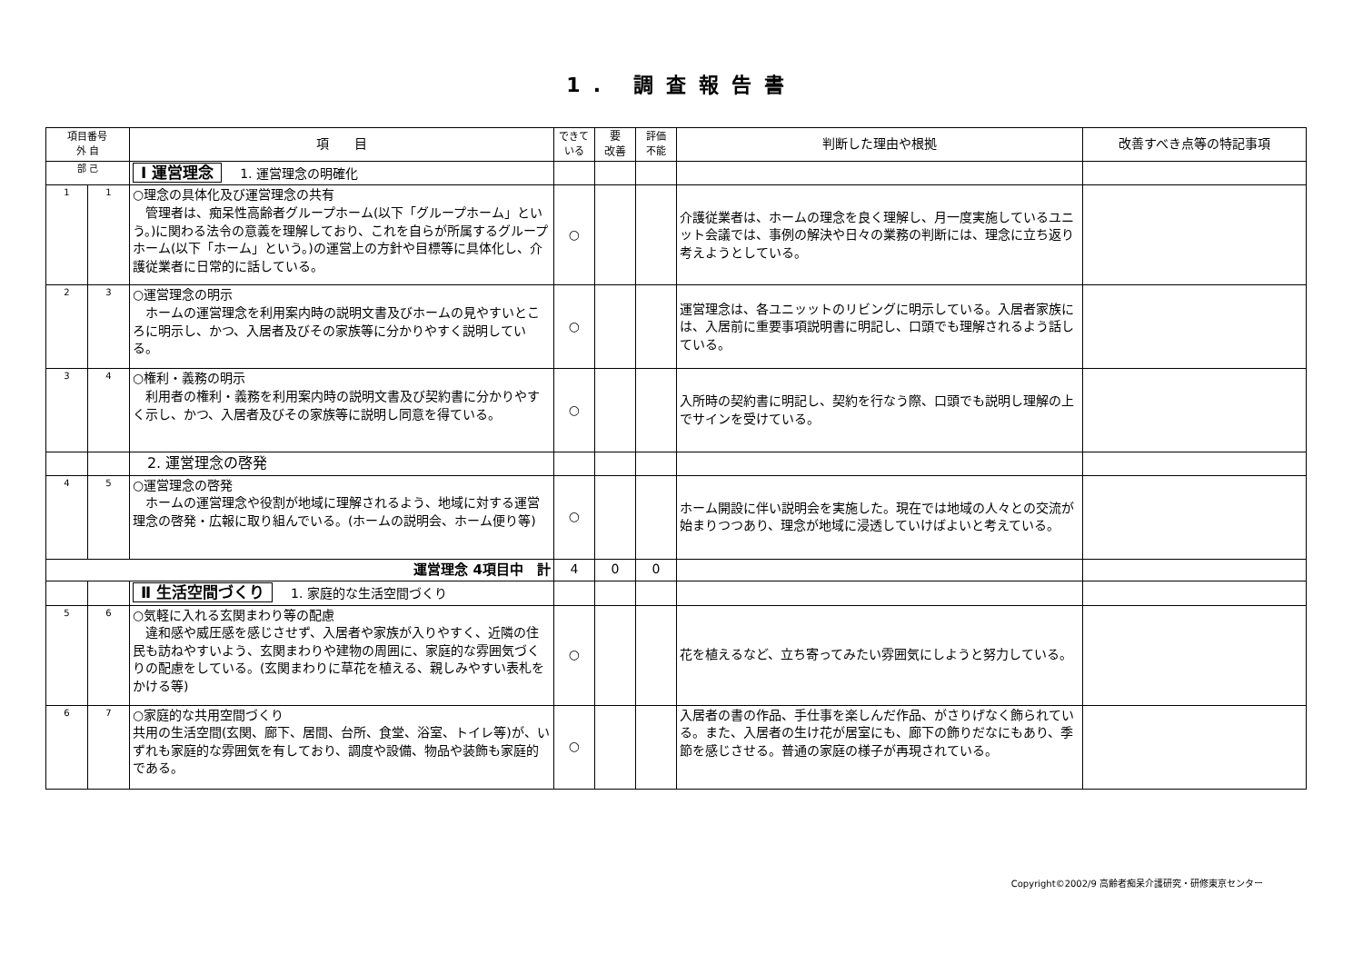1. 調査報告書
| 項目番号 外 自 | | 項 目 | できて いる | 要 改善 | 評価 不能 | 判断した理由や根拠 | 改善すべき点等の特記事項 |
| --- | --- | --- | --- | --- | --- | --- | --- |
| 部 己 | | Ⅰ 運営理念 1. 運営理念の明確化 | | | | | |
| 1 | 1 | ○理念の具体化及び運営理念の共有 管理者は、痴呆性高齢者グループホーム(以下「グループホーム」という。)に関わる法令の意義を理解しており、これを自らが所属するグループホーム(以下「ホーム」という。)の運営上の方針や目標等に具体化し、介護従業者に日常的に話している。 | ○ | | | 介護従業者は、ホームの理念を良く理解し、月一度実施しているユニット会議では、事例の解決や日々の業務の判断には、理念に立ち返り考えようとしている。 | |
| 2 | 3 | ○運営理念の明示 ホームの運営理念を利用案内時の説明文書及びホームの見やすいところに明示し、かつ、入居者及びその家族等に分かりやすく説明している。 | ○ | | | 運営理念は、各ユニッットのリビングに明示している。入居者家族には、入居前に重要事項説明書に明記し、口頭でも理解されるよう話している。 | |
| 3 | 4 | ○権利・義務の明示 利用者の権利・義務を利用案内時の説明文書及び契約書に分かりやすく示し、かつ、入居者及びその家族等に説明し同意を得ている。 | ○ | | | 入所時の契約書に明記し、契約を行なう際、口頭でも説明し理解の上でサインを受けている。 | |
| | | 2. 運営理念の啓発 | | | | | |
| 4 | 5 | ○運営理念の啓発 ホームの運営理念や役割が地域に理解されるよう、地域に対する運営理念の啓発・広報に取り組んでいる。(ホームの説明会、ホーム便り等) | ○ | | | ホーム開設に伴い説明会を実施した。現在では地域の人々との交流が始まりつつあり、理念が地域に浸透していけばよいと考えている。 | |
| 運営理念 4項目中 計 | | | 4 | 0 | 0 | | |
| | | Ⅱ 生活空間づくり 1. 家庭的な生活空間づくり | | | | | |
| 5 | 6 | ○気軽に入れる玄関まわり等の配慮 違和感や威圧感を感じさせず、入居者や家族が入りやすく、近隣の住民も訪ねやすいよう、玄関まわりや建物の周囲に、家庭的な雰囲気づくりの配慮をしている。(玄関まわりに草花を植える、親しみやすい表札をかける等) | ○ | | | 花を植えるなど、立ち寄ってみたい雰囲気にしようと努力している。 | |
| 6 | 7 | ○家庭的な共用空間づくり 共用の生活空間(玄関、廊下、居間、台所、食堂、浴室、トイレ等)が、いずれも家庭的な雰囲気を有しており、調度や設備、物品や装飾も家庭的である。 | ○ | | | 入居者の書の作品、手仕事を楽しんだ作品、がさりげなく飾られている。また、入居者の生け花が居室にも、廊下の飾りだなにもあり、季節を感じさせる。普通の家庭の様子が再現されている。 | |
Copyright©2002/9 高齢者痴呆介護研究・研修東京センター